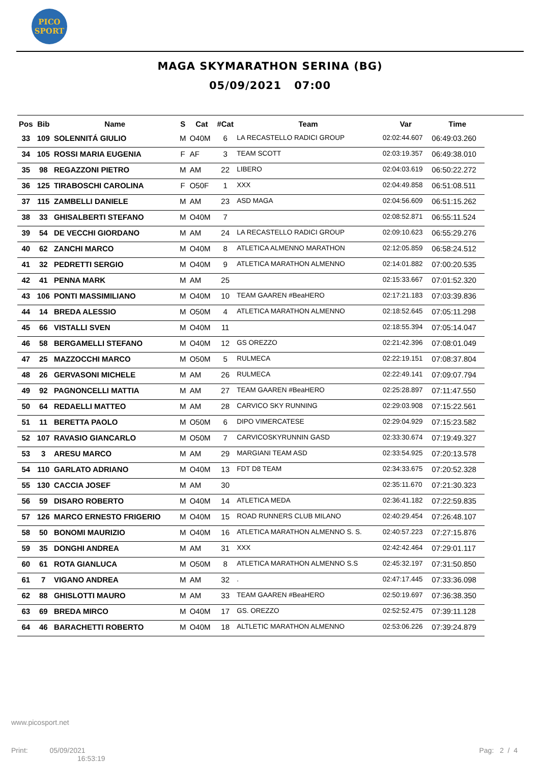PICO
SPORT
MAGA SKYMARATHON SERINA (BG)
05/09/2021 07:00
| Pos | Bib | Name | S | Cat | #Cat | Team | Var | Time |
| --- | --- | --- | --- | --- | --- | --- | --- | --- |
| 33 | 109 | SOLENNITÁ GIULIO | M | O40M | 6 | LA RECASTELLO RADICI GROUP | 02:02:44.607 | 06:49:03.260 |
| 34 | 105 | ROSSI MARIA EUGENIA | F | AF | 3 | TEAM SCOTT | 02:03:19.357 | 06:49:38.010 |
| 35 | 98 | REGAZZONI PIETRO | M | AM | 22 | LIBERO | 02:04:03.619 | 06:50:22.272 |
| 36 | 125 | TIRABOSCHI CAROLINA | F | O50F | 1 | XXX | 02:04:49.858 | 06:51:08.511 |
| 37 | 115 | ZAMBELLI DANIELE | M | AM | 23 | ASD MAGA | 02:04:56.609 | 06:51:15.262 |
| 38 | 33 | GHISALBERTI STEFANO | M | O40M | 7 | | 02:08:52.871 | 06:55:11.524 |
| 39 | 54 | DE VECCHI GIORDANO | M | AM | 24 | LA RECASTELLO RADICI GROUP | 02:09:10.623 | 06:55:29.276 |
| 40 | 62 | ZANCHI MARCO | M | O40M | 8 | ATLETICA ALMENNO MARATHON | 02:12:05.859 | 06:58:24.512 |
| 41 | 32 | PEDRETTI SERGIO | M | O40M | 9 | ATLETICA MARATHON ALMENNO | 02:14:01.882 | 07:00:20.535 |
| 42 | 41 | PENNA MARK | M | AM | 25 | | 02:15:33.667 | 07:01:52.320 |
| 43 | 106 | PONTI MASSIMILIANO | M | O40M | 10 | TEAM GAAREN #BeaHERO | 02:17:21.183 | 07:03:39.836 |
| 44 | 14 | BREDA ALESSIO | M | O50M | 4 | ATLETICA MARATHON ALMENNO | 02:18:52.645 | 07:05:11.298 |
| 45 | 66 | VISTALLI SVEN | M | O40M | 11 | | 02:18:55.394 | 07:05:14.047 |
| 46 | 58 | BERGAMELLI STEFANO | M | O40M | 12 | GS OREZZO | 02:21:42.396 | 07:08:01.049 |
| 47 | 25 | MAZZOCCHI MARCO | M | O50M | 5 | RULMECA | 02:22:19.151 | 07:08:37.804 |
| 48 | 26 | GERVASONI MICHELE | M | AM | 26 | RULMECA | 02:22:49.141 | 07:09:07.794 |
| 49 | 92 | PAGNONCELLI MATTIA | M | AM | 27 | TEAM GAAREN #BeaHERO | 02:25:28.897 | 07:11:47.550 |
| 50 | 64 | REDAELLI MATTEO | M | AM | 28 | CARVICO SKY RUNNING | 02:29:03.908 | 07:15:22.561 |
| 51 | 11 | BERETTA PAOLO | M | O50M | 6 | DIPO VIMERCATESE | 02:29:04.929 | 07:15:23.582 |
| 52 | 107 | RAVASIO GIANCARLO | M | O50M | 7 | CARVICOSKYRUNNIN GASD | 02:33:30.674 | 07:19:49.327 |
| 53 | 3 | ARESU MARCO | M | AM | 29 | MARGIANI TEAM ASD | 02:33:54.925 | 07:20:13.578 |
| 54 | 110 | GARLATO ADRIANO | M | O40M | 13 | FDT D8 TEAM | 02:34:33.675 | 07:20:52.328 |
| 55 | 130 | CACCIA JOSEF | M | AM | 30 | | 02:35:11.670 | 07:21:30.323 |
| 56 | 59 | DISARO ROBERTO | M | O40M | 14 | ATLETICA MEDA | 02:36:41.182 | 07:22:59.835 |
| 57 | 126 | MARCO ERNESTO FRIGERIO | M | O40M | 15 | ROAD RUNNERS CLUB MILANO | 02:40:29.454 | 07:26:48.107 |
| 58 | 50 | BONOMI MAURIZIO | M | O40M | 16 | ATLETICA MARATHON ALMENNO S. S. | 02:40:57.223 | 07:27:15.876 |
| 59 | 35 | DONGHI ANDREA | M | AM | 31 | XXX | 02:42:42.464 | 07:29:01.117 |
| 60 | 61 | ROTA GIANLUCA | M | O50M | 8 | ATLETICA MARATHON ALMENNO S.S | 02:45:32.197 | 07:31:50.850 |
| 61 | 7 | VIGANO ANDREA | M | AM | 32 | . | 02:47:17.445 | 07:33:36.098 |
| 62 | 88 | GHISLOTTI MAURO | M | AM | 33 | TEAM GAAREN #BeaHERO | 02:50:19.697 | 07:36:38.350 |
| 63 | 69 | BREDA MIRCO | M | O40M | 17 | GS. OREZZO | 02:52:52.475 | 07:39:11.128 |
| 64 | 46 | BARACHETTI ROBERTO | M | O40M | 18 | ALTLETIC MARATHON ALMENNO | 02:53:06.226 | 07:39:24.879 |
www.picosport.net
Print: 05/09/2021
16:53:19
Pag: 2 / 4